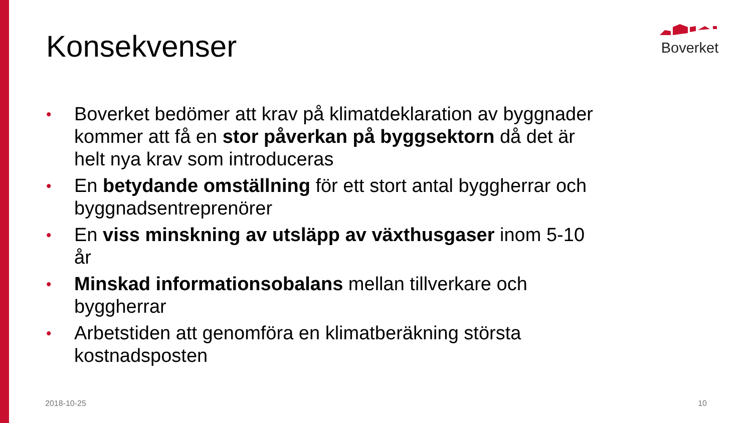Boverket Konsekvenser
• Boverket bedömer att krav på klimatdeklaration av byggnader kommer att få en stor påverkan på byggsektorn då det är helt nya krav som introduceras
• En betydande omställning för ett stort antal byggherrar och byggnadsentreprenörer
• En viss minskning av utsläpp av växthusgaser inom 5-10 år
• Minskad informationsobalans mellan tillverkare och byggherrar
• Arbetstiden att genomföra en klimatberäkning största kostnadsposten
2018-10-25 10